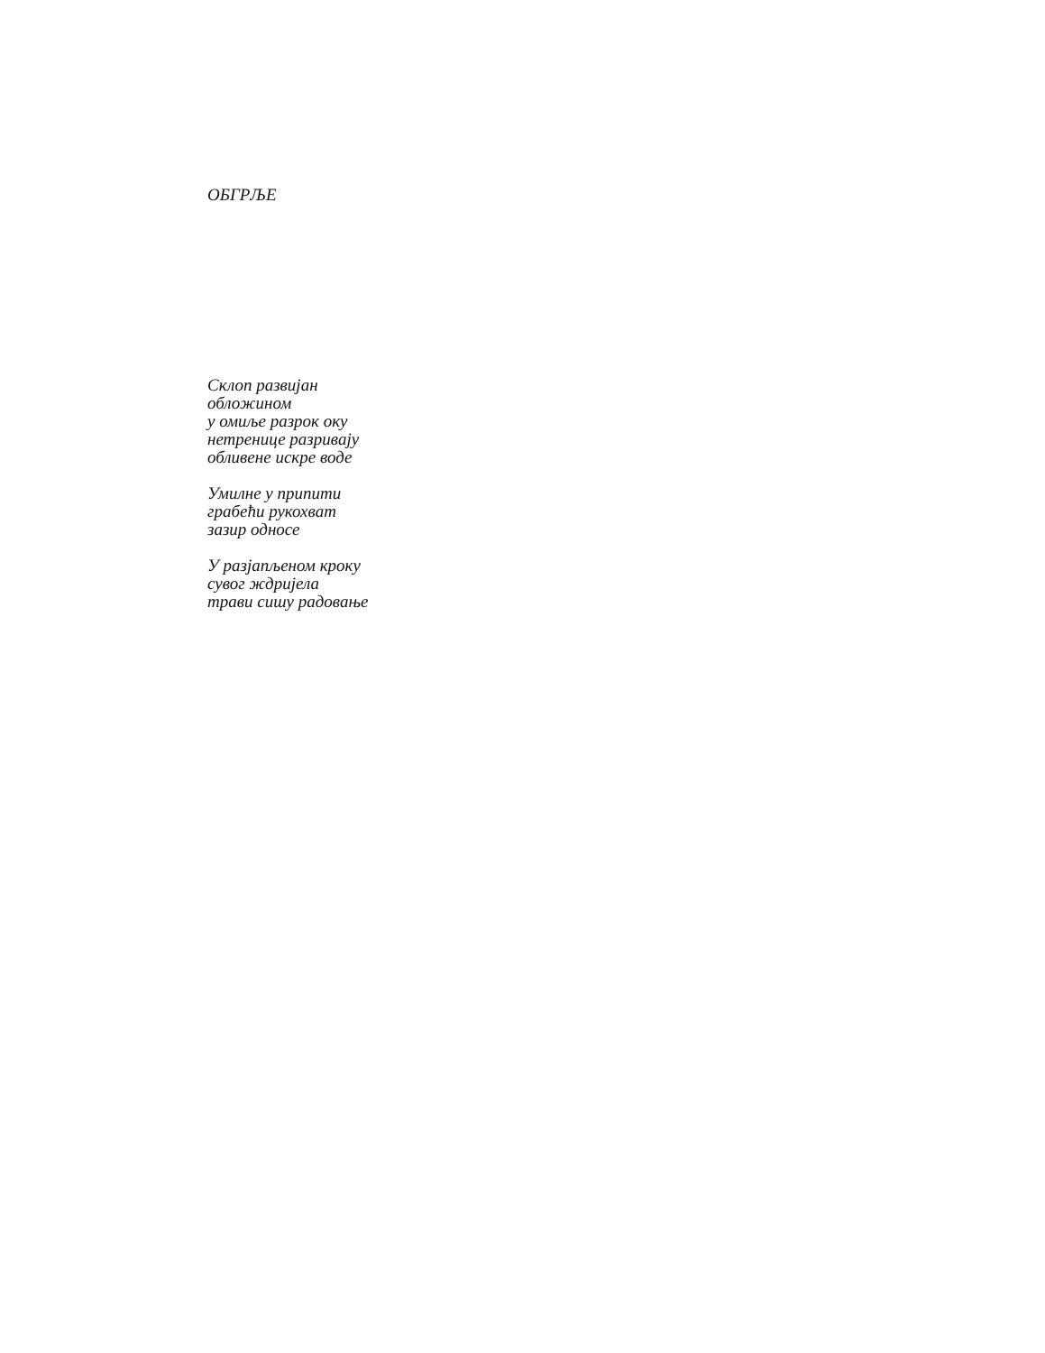ОБГРЉЕ
Склоп развијан
обложином
у омиље разрок оку
нетренице разривају
обливене искре воде
Умилне у припити
грабећи рукохват
зазир односе
У разјапљеном кроку
сувог ждријела
трави сишу радовање